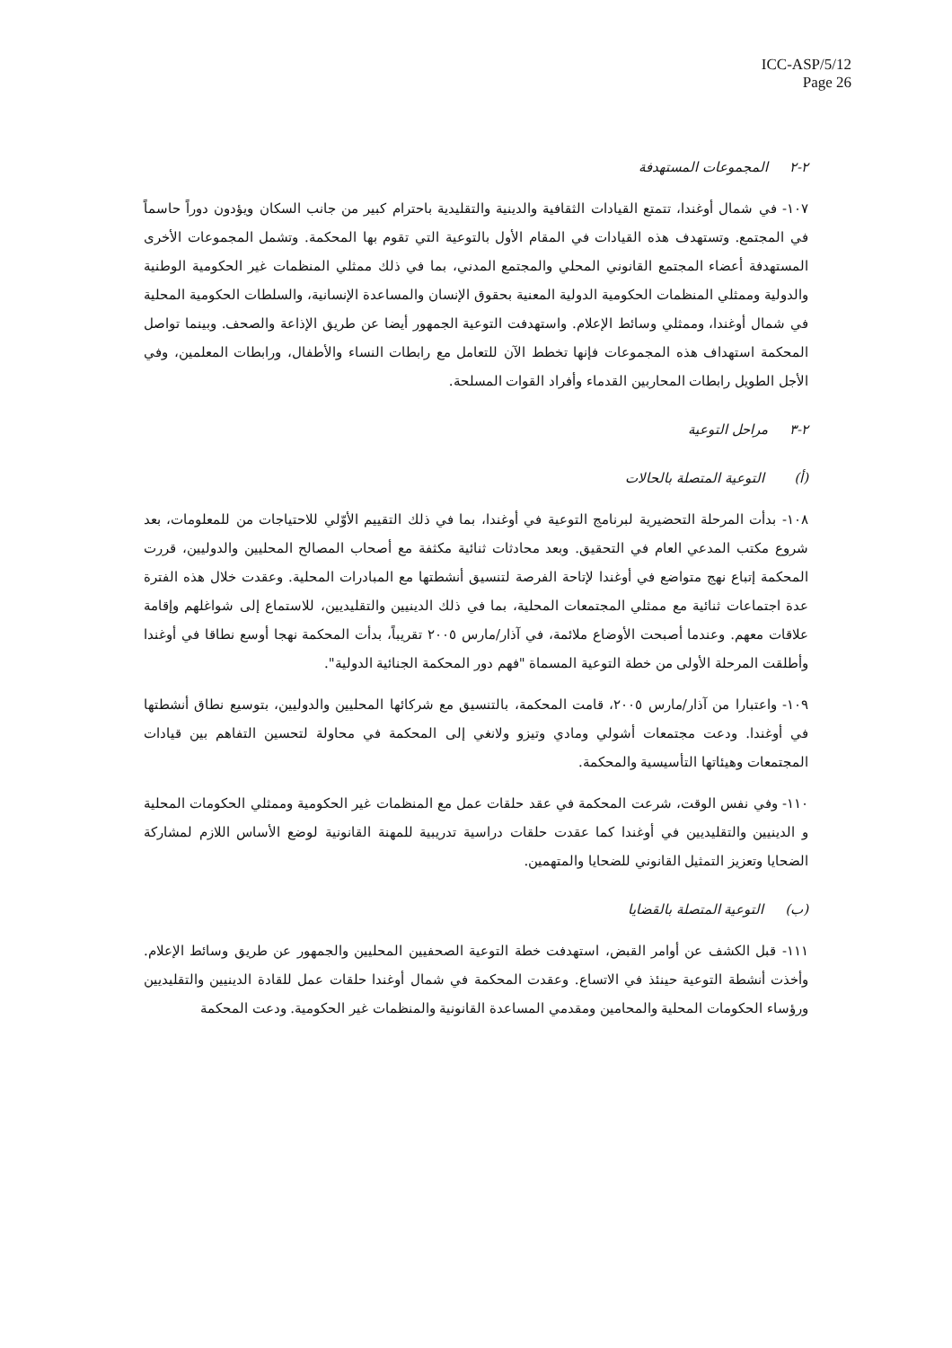ICC-ASP/5/12
Page 26
٢-٢ المجموعات المستهدفة
١٠٧- في شمال أوغندا، تتمتع القيادات الثقافية والدينية والتقليدية باحترام كبير من جانب السكان ويؤدون دوراً حاسماً في المجتمع. وتستهدف هذه القيادات في المقام الأول بالتوعية التي تقوم بها المحكمة. وتشمل المجموعات الأخرى المستهدفة أعضاء المجتمع القانوني المحلي والمجتمع المدني، بما في ذلك ممثلي المنظمات غير الحكومية الوطنية والدولية وممثلي المنظمات الحكومية الدولية المعنية بحقوق الإنسان والمساعدة الإنسانية، والسلطات الحكومية المحلية في شمال أوغندا، وممثلي وسائط الإعلام. واستهدفت التوعية الجمهور أيضا عن طريق الإذاعة والصحف. وبينما تواصل المحكمة استهداف هذه المجموعات فإنها تخطط الآن للتعامل مع رابطات النساء والأطفال، ورابطات المعلمين، وفي الأجل الطويل رابطات المحاربين القدماء وأفراد القوات المسلحة.
٢-٣ مراحل التوعية
(أ) التوعية المتصلة بالحالات
١٠٨- بدأت المرحلة التحضيرية لبرنامج التوعية في أوغندا، بما في ذلك التقييم الأوّلي للاحتياجات من للمعلومات، بعد شروع مكتب المدعي العام في التحقيق. وبعد محادثات ثنائية مكثفة مع أصحاب المصالح المحليين والدوليين، قررت المحكمة إتباع نهج متواضع في أوغندا لإتاحة الفرصة لتنسيق أنشطتها مع المبادرات المحلية. وعقدت خلال هذه الفترة عدة اجتماعات ثنائية مع ممثلي المجتمعات المحلية، بما في ذلك الدينيين والتقليديين، للاستماع إلى شواغلهم وإقامة علاقات معهم. وعندما أصبحت الأوضاع ملائمة، في آذار/مارس ٢٠٠٥ تقريباً، بدأت المحكمة نهجا أوسع نطاقا في أوغندا وأطلقت المرحلة الأولى من خطة التوعية المسماة "فهم دور المحكمة الجنائية الدولية".
١٠٩- واعتبارا من آذار/مارس ٢٠٠٥، قامت المحكمة، بالتنسيق مع شركائها المحليين والدوليين، بتوسيع نطاق أنشطتها في أوغندا. ودعت مجتمعات أشولي ومادي وتيزو ولانغي إلى المحكمة في محاولة لتحسين التفاهم بين قيادات المجتمعات وهيئاتها التأسيسية والمحكمة.
١١٠- وفي نفس الوقت، شرعت المحكمة في عقد حلقات عمل مع المنظمات غير الحكومية وممثلي الحكومات المحلية و الدينيين والتقليديين في أوغندا كما عقدت حلقات دراسية تدريبية للمهنة القانونية لوضع الأساس اللازم لمشاركة الضحايا وتعزيز التمثيل القانوني للضحايا والمتهمين.
(ب) التوعية المتصلة بالقضايا
١١١- قبل الكشف عن أوامر القبض، استهدفت خطة التوعية الصحفيين المحليين والجمهور عن طريق وسائط الإعلام. وأخذت أنشطة التوعية حينئذ في الاتساع. وعقدت المحكمة في شمال أوغندا حلقات عمل للقادة الدينيين والتقليديين ورؤساء الحكومات المحلية والمحامين ومقدمي المساعدة القانونية والمنظمات غير الحكومية. ودعت المحكمة